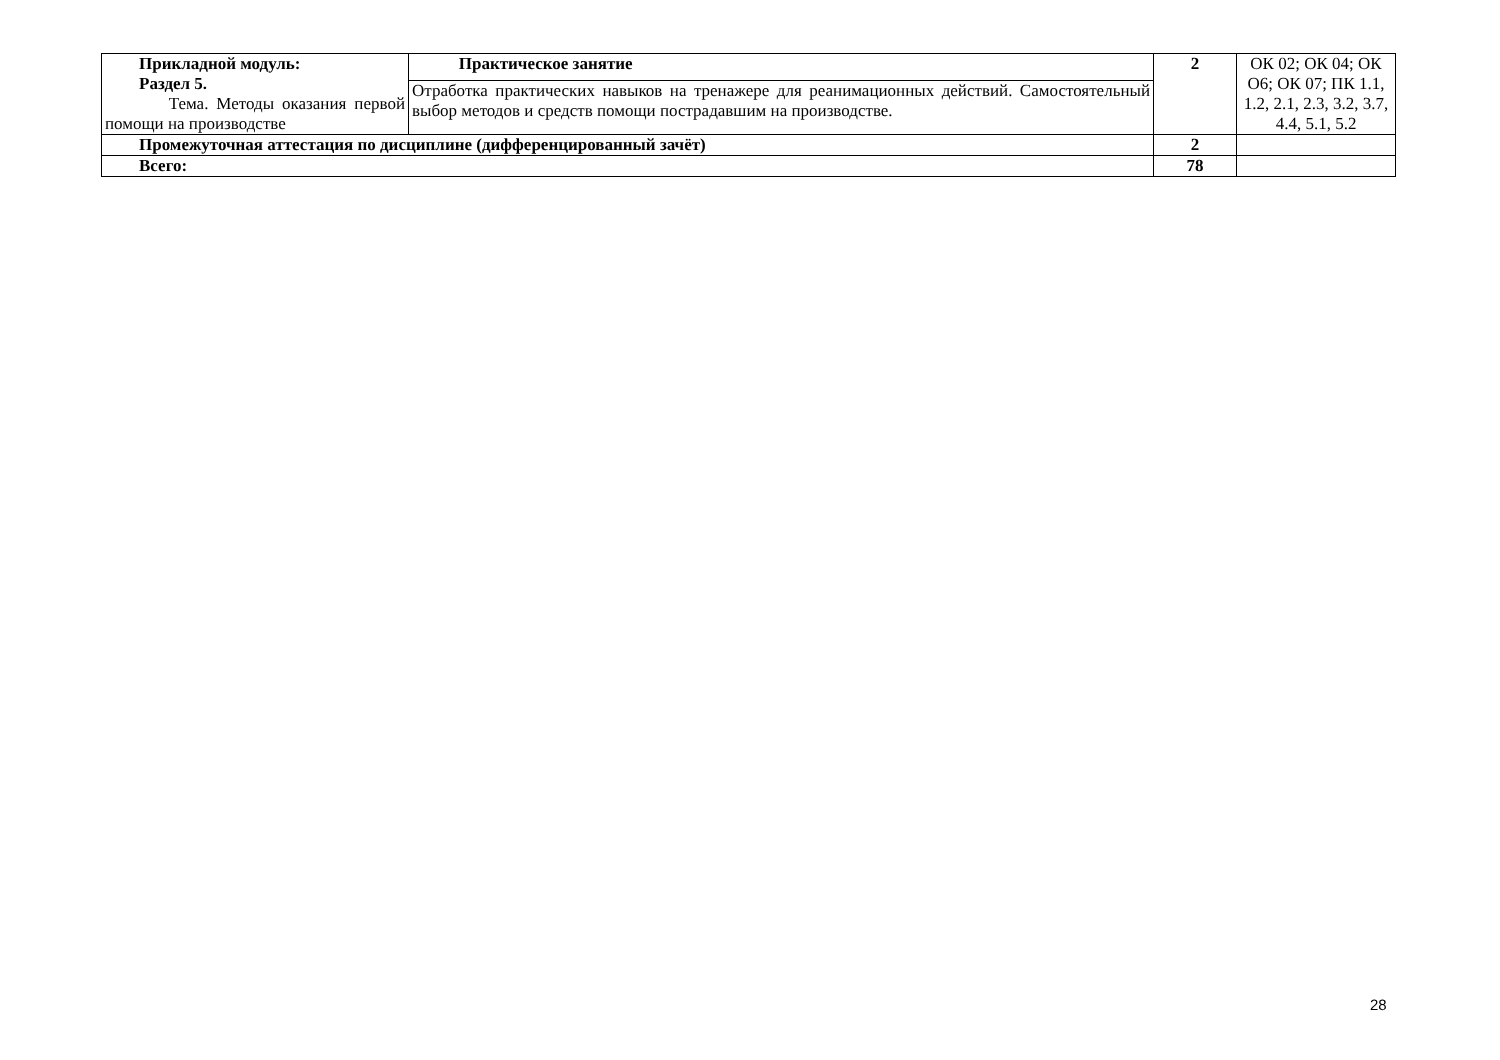| Прикладной модуль: Раздел 5. Тема. Методы оказания первой помощи на производстве | Практическое занятие | 2 | ОК 02; ОК 04; ОК О6; ОК 07; ПК 1.1, 1.2, 2.1, 2.3, 3.2, 3.7, 4.4, 5.1, 5.2 |
| | Отработка практических навыков на тренажере для реанимационных действий. Самостоятельный выбор методов и средств помощи пострадавшим на производстве. | | |
| Промежуточная аттестация по дисциплине (дифференцированный зачёт) | | 2 | |
| Всего: | | 78 | |
28